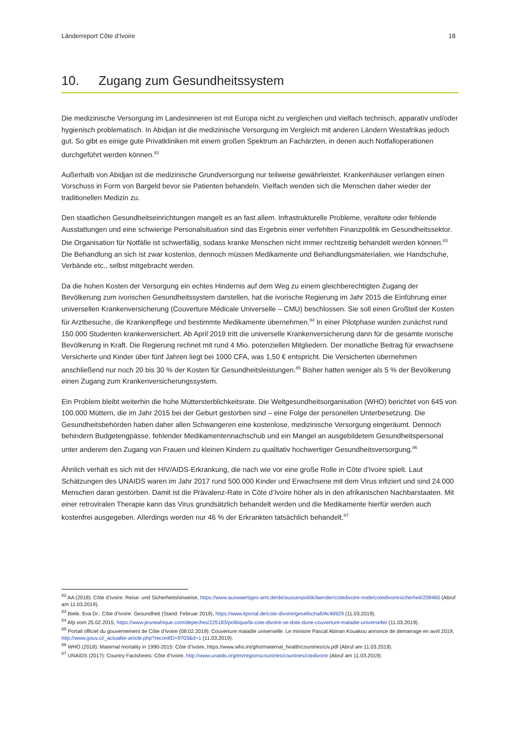Länderreport Côte d‘Ivoire 18
10. Zugang zum Gesundheitssystem
Die medizinische Versorgung im Landesinneren ist mit Europa nicht zu vergleichen und vielfach technisch, apparativ und/oder hygienisch problematisch. In Abidjan ist die medizinische Versorgung im Vergleich mit anderen Ländern Westafrikas jedoch gut. So gibt es einige gute Privatkliniken mit einem großen Spektrum an Fachärzten, in denen auch Notfalloperationen durchgeführt werden können.<sup>82</sup>
Außerhalb von Abidjan ist die medizinische Grundversorgung nur teilweise gewährleistet. Krankenhäuser verlangen einen Vorschuss in Form von Bargeld bevor sie Patienten behandeln. Vielfach wenden sich die Menschen daher wieder der traditionellen Medizin zu.
Den staatlichen Gesundheitseinrichtungen mangelt es an fast allem. Infrastrukturelle Probleme, veraltete oder fehlende Ausstattungen und eine schwierige Personalsituation sind das Ergebnis einer verfehlten Finanzpolitik im Gesundheitssektor. Die Organisation für Notfälle ist schwerfällig, sodass kranke Menschen nicht immer rechtzeitig behandelt werden können.<sup>83</sup> Die Behandlung an sich ist zwar kostenlos, dennoch müssen Medikamente und Behandlungsmaterialien, wie Handschuhe, Verbände etc., selbst mitgebracht werden.
Da die hohen Kosten der Versorgung ein echtes Hindernis auf dem Weg zu einem gleichberechtigten Zugang der Bevölkerung zum ivorischen Gesundheitssystem darstellen, hat die ivorische Regierung im Jahr 2015 die Einführung einer universellen Krankenversicherung (Couverture Médicale Universelle – CMU) beschlossen. Sie soll einen Großteil der Kosten für Arztbesuche, die Krankenpflege und bestimmte Medikamente übernehmen.<sup>84</sup> In einer Pilotphase wurden zunächst rund 150.000 Studenten krankenversichert. Ab April 2019 tritt die universelle Krankenversicherung dann für die gesamte ivorische Bevölkerung in Kraft. Die Regierung rechnet mit rund 4 Mio. potenziellen Mitgliedern. Der monatliche Beitrag für erwachsene Versicherte und Kinder über fünf Jahren liegt bei 1000 CFA, was 1,50 € entspricht. Die Versicherten übernehmen anschließend nur noch 20 bis 30 % der Kosten für Gesundheitsleistungen.<sup>85</sup> Bisher hatten weniger als 5 % der Bevölkerung einen Zugang zum Krankenversicherungssystem.
Ein Problem bleibt weiterhin die hohe Müttersterblichkeitsrate. Die Weltgesundheitsorganisation (WHO) berichtet von 645 von 100.000 Müttern, die im Jahr 2015 bei der Geburt gestorben sind – eine Folge der personellen Unterbesetzung. Die Gesundheitsbehörden haben daher allen Schwangeren eine kostenlose, medizinische Versorgung eingeräumt. Dennoch behindern Budgetengpässe, fehlender Medikamentennachschub und ein Mangel an ausgebildetem Gesundheitspersonal unter anderem den Zugang von Frauen und kleinen Kindern zu qualitativ hochwertiger Gesundheitsversorgung.<sup>86</sup>
Ähnlich verhält es sich mit der HIV/AIDS-Erkrankung, die nach wie vor eine große Rolle in Côte d’Ivoire spielt. Laut Schätzungen des UNAIDS waren im Jahr 2017 rund 500.000 Kinder und Erwachsene mit dem Virus infiziert und sind 24.000 Menschen daran gestorben. Damit ist die Prävalenz-Rate in Côte d’Ivoire höher als in den afrikanischen Nachbarstaaten. Mit einer retroviralen Therapie kann das Virus grundsätzlich behandelt werden und die Medikamente hierfür werden auch kostenfrei ausgegeben. Allerdings werden nur 46 % der Erkrankten tatsächlich behandelt.<sup>87</sup>
<sup>82</sup> AA (2018): Côte d’Ivoire: Reise- und Sicherheitshinweise, https://www.auswaertiges-amt.de/de/aussenpolitik/laender/cotedivoire-node/cotedivoiresicherheit/209460 (Abruf am 11.03.2019).
<sup>83</sup> Biele, Eva Dr.: Côte d’Ivoire: Gesundheit (Stand: Februar 2019), https://www.liportal.de/cote-divoire/gesellschaft/#c48929 (11.03.2019).
<sup>84</sup> Afp vom 25.02.2015, https://www.jeuneafrique.com/depeches/225183/politique/la-cote-divoire-se-dote-dune-couverture-maladie-universelle/ (11.03.2019).
<sup>85</sup> Portail officiel du gouvernement de Côte d’Ivoire (08.02.2019): Couverture maladie universelle: Le ministre Pascal Abinan Kouakou annonce de demarrage en avril 2019, http://www.gouv.ci/_actualite-article.php?recordID=9703&d=1 (11.03.2019).
<sup>86</sup> WHO (2018): Maternal mortality in 1990-2015: Côte d’Ivoire, https://www.who.int/gho/maternal_health/countries/civ.pdf (Abruf am 11.03.2019).
<sup>87</sup> UNAIDS (2017): Country Factsheets: Côte d’Ivoire, http://www.unaids.org/en/regionscountries/countries/ctedivoire (Abruf am 11.03.2019).